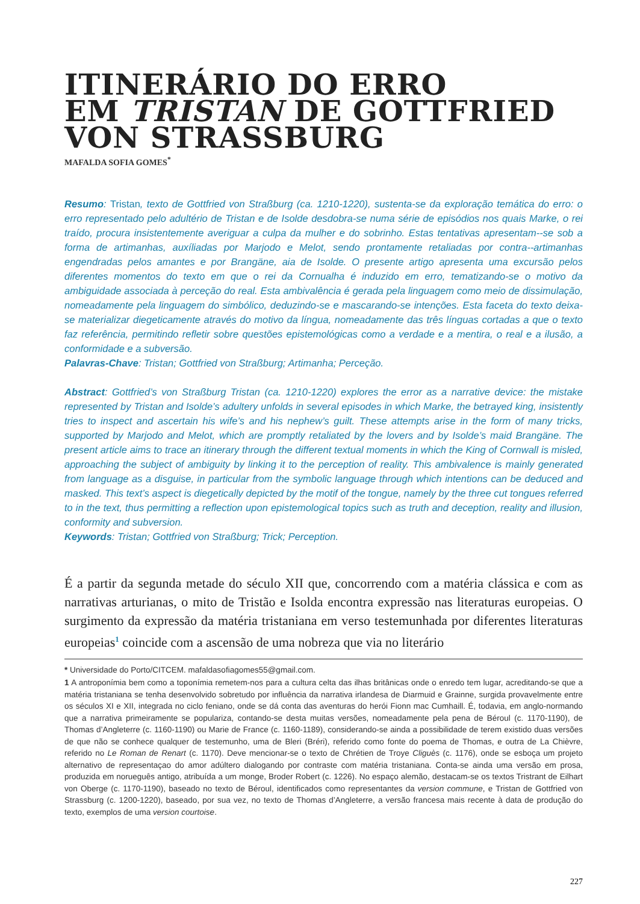ITINERÁRIO DO ERRO
EM TRISTAN DE GOTTFRIED
VON STRASSBURG
MAFALDA SOFIA GOMES<sup>*</sup>
Resumo: Tristan, texto de Gottfried von Straßburg (ca. 1210-1220), sustenta-se da exploração temática do erro: o erro representado pelo adultério de Tristan e de Isolde desdobra-se numa série de episódios nos quais Marke, o rei traído, procura insistentemente averiguar a culpa da mulher e do sobrinho. Estas tentativas apresentam--se sob a forma de artimanhas, auxíliadas por Marjodo e Melot, sendo prontamente retaliadas por contra--artimanhas engendradas pelos amantes e por Brangäne, aia de Isolde. O presente artigo apresenta uma excursão pelos diferentes momentos do texto em que o rei da Cornualha é induzido em erro, tematizando-se o motivo da ambiguidade associada à perceção do real. Esta ambivalência é gerada pela linguagem como meio de dissimulação, nomeadamente pela linguagem do simbólico, deduzindo-se e mascarando-se intenções. Esta faceta do texto deixa-se materializar diegeticamente através do motivo da língua, nomeadamente das três línguas cortadas a que o texto faz referência, permitindo refletir sobre questões epistemológicas como a verdade e a mentira, o real e a ilusão, a conformidade e a subversão.
Palavras-Chave: Tristan; Gottfried von Straßburg; Artimanha; Perceção.
Abstract: Gottfried’s von Straßburg Tristan (ca. 1210-1220) explores the error as a narrative device: the mistake represented by Tristan and Isolde’s adultery unfolds in several episodes in which Marke, the betrayed king, insistently tries to inspect and ascertain his wife’s and his nephew’s guilt. These attempts arise in the form of many tricks, supported by Marjodo and Melot, which are promptly retaliated by the lovers and by Isolde’s maid Brangäne. The present article aims to trace an itinerary through the different textual moments in which the King of Cornwall is misled, approaching the subject of ambiguity by linking it to the perception of reality. This ambivalence is mainly generated from language as a disguise, in particular from the symbolic language through which intentions can be deduced and masked. This text’s aspect is diegetically depicted by the motif of the tongue, namely by the three cut tongues referred to in the text, thus permitting a reflection upon epistemological topics such as truth and deception, reality and illusion, conformity and subversion.
Keywords: Tristan; Gottfried von Straßburg; Trick; Perception.
É a partir da segunda metade do século XII que, concorrendo com a matéria clássica e com as narrativas arturianas, o mito de Tristão e Isolda encontra expressão nas literaturas europeias. O surgimento da expressão da matéria tristaniana em verso testemunhada por diferentes literaturas europeias<sup>1</sup> coincide com a ascensão de uma nobreza que via no literário
* Universidade do Porto/CITCEM. mafaldasofiagomes55@gmail.com.
1 A antroponímia bem como a toponímia remetem-nos para a cultura celta das ilhas britânicas onde o enredo tem lugar, acreditando-se que a matéria tristaniana se tenha desenvolvido sobretudo por influência da narrativa irlandesa de Diarmuid e Grainne, surgida provavelmente entre os séculos XI e XII, integrada no ciclo feniano, onde se dá conta das aventuras do herói Fionn mac Cumhaill. É, todavia, em anglo-normando que a narrativa primeiramente se populariza, contando-se desta muitas versões, nomeadamente pela pena de Béroul (c. 1170-1190), de Thomas d’Angleterre (c. 1160-1190) ou Marie de France (c. 1160-1189), considerando-se ainda a possibilidade de terem existido duas versões de que não se conhece qualquer de testemunho, uma de Bleri (Bréri), referido como fonte do poema de Thomas, e outra de La Chièvre, referido no Le Roman de Renart (c. 1170). Deve mencionar-se o texto de Chrétien de Troye Cliguès (c. 1176), onde se esboça um projeto alternativo de representaçao do amor adúltero dialogando por contraste com matéria tristaniana. Conta-se ainda uma versão em prosa, produzida em norueguês antigo, atribuída a um monge, Broder Robert (c. 1226). No espaço alemão, destacam-se os textos Tristrant de Eilhart von Oberge (c. 1170-1190), baseado no texto de Béroul, identificados como representantes da version commune, e Tristan de Gottfried von Strassburg (c. 1200-1220), baseado, por sua vez, no texto de Thomas d’Angleterre, a versão francesa mais recente à data de produção do texto, exemplos de uma version courtoise.
227